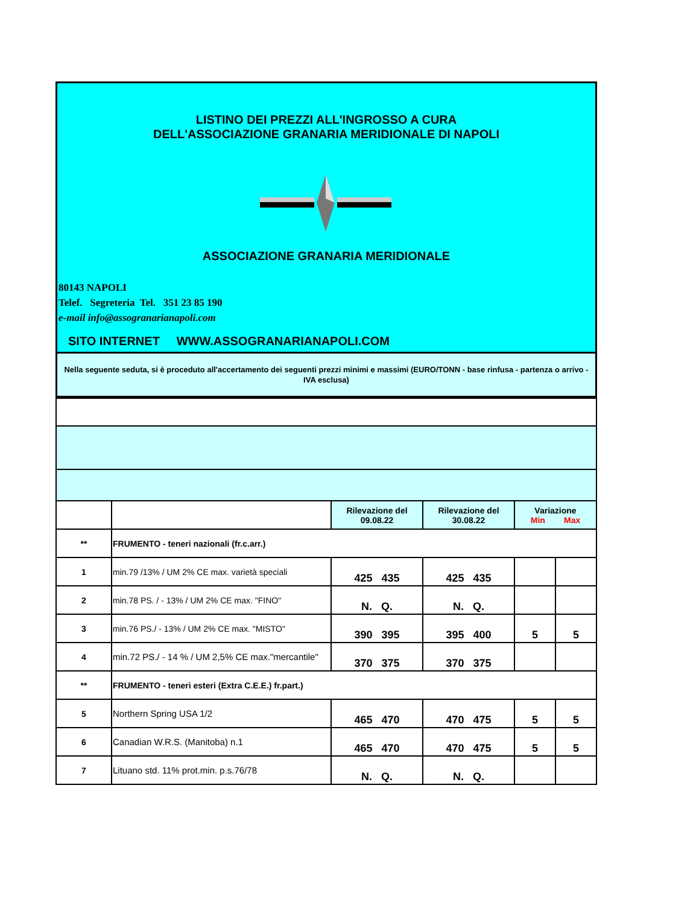LISTINO DEI PREZZI ALL'INGROSSO A CURA
DELL'ASSOCIAZIONE GRANARIA MERIDIONALE DI NAPOLI
ASSOCIAZIONE GRANARIA MERIDIONALE
80143 NAPOLI
Telef. Segreteria Tel. 351 23 85 190
e-mail info@assogranarianapoli.com
SITO INTERNET WWW.ASSOGRANARIANAPOLI.COM
Nella seguente seduta, si è proceduto all'accertamento dei seguenti prezzi minimi e massimi (EURO/TONN - base rinfusa - partenza o arrivo - IVA esclusa)
| | | Rilevazione del 09.08.22 | Rilevazione del 30.08.22 | Variazione Min Max | |
| ** | FRUMENTO - teneri nazionali (fr.c.arr.) | | | | |
| 1 | min.79 /13% / UM 2% CE max. varietà speciali | 425 435 | 425 435 | | |
| 2 | min.78 PS. / - 13% / UM 2% CE max. "FINO" | N. Q. | N. Q. | | |
| 3 | min.76 PS./ - 13% / UM 2% CE max. "MISTO" | 390 395 | 395 400 | 5 | 5 |
| 4 | min.72 PS./ - 14 % / UM 2,5% CE max."mercantile" | 370 375 | 370 375 | | |
| ** | FRUMENTO - teneri esteri (Extra C.E.E.) fr.part.) | | | | |
| 5 | Northern Spring USA 1/2 | 465 470 | 470 475 | 5 | 5 |
| 6 | Canadian W.R.S. (Manitoba) n.1 | 465 470 | 470 475 | 5 | 5 |
| 7 | Lituano std. 11% prot.min. p.s.76/78 | N. Q. | N. Q. | | |